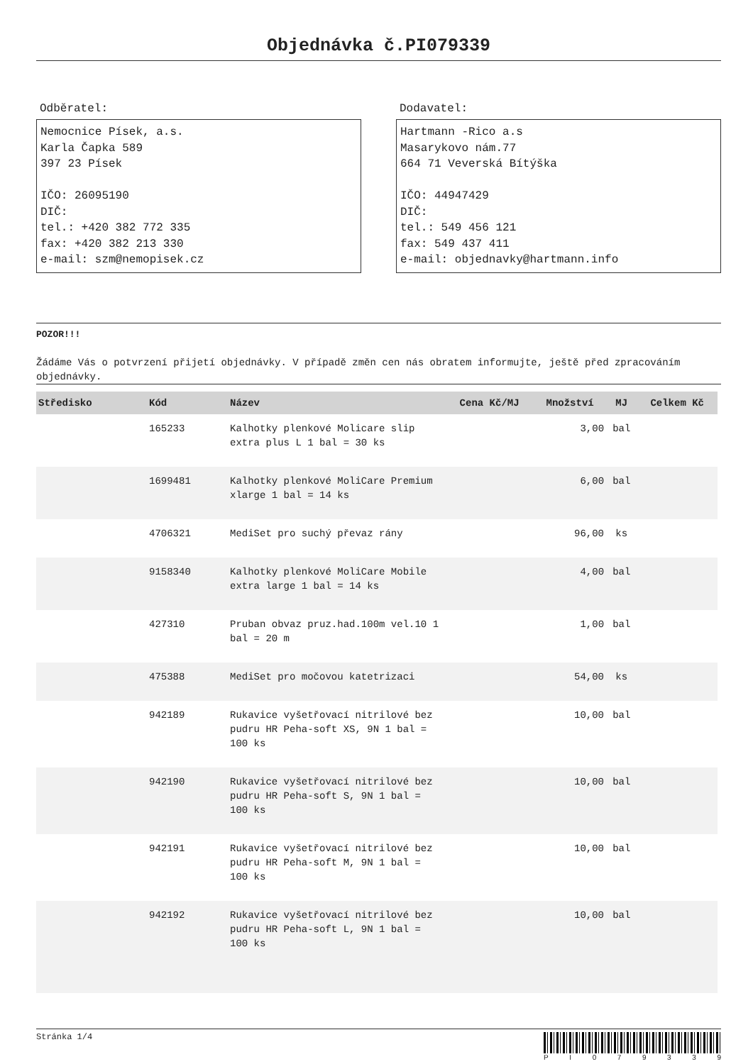Objednávka č.PI079339
Odběratel:
Nemocnice Písek, a.s.
Karla Čapka 589
397 23 Písek
IČO: 26095190
DIČ:
tel.: +420 382 772 335
fax: +420 382 213 330
e-mail: szm@nemopisek.cz
Dodavatel:
Hartmann -Rico a.s
Masarykovo nám.77
664 71 Veverská Bítýška
IČO: 44947429
DIČ:
tel.: 549 456 121
fax: 549 437 411
e-mail: objednavky@hartmann.info
POZOR!!!
Žádáme Vás o potvrzení přijetí objednávky. V případě změn cen nás obratem informujte, ještě před zpracováním objednávky.
| Středisko | Kód | Název | Cena Kč/MJ | Množství | MJ | Celkem Kč |
| --- | --- | --- | --- | --- | --- | --- |
| | 165233 | Kalhotky plenkové Molicare slip extra plus L 1 bal = 30 ks | | 3,00 | bal | |
| | 1699481 | Kalhotky plenkové MoliCare Premium xlarge 1 bal = 14 ks | | 6,00 | bal | |
| | 4706321 | MediSet pro suchý převaz rány | | 96,00 | ks | |
| | 9158340 | Kalhotky plenkové MoliCare Mobile extra large 1 bal = 14 ks | | 4,00 | bal | |
| | 427310 | Pruban obvaz pruz.had.100m vel.10 1 bal = 20 m | | 1,00 | bal | |
| | 475388 | MediSet pro močovou katetrizaci | | 54,00 | ks | |
| | 942189 | Rukavice vyšetřovací nitrilové bez pudru HR Peha-soft XS, 9N 1 bal = 100 ks | | 10,00 | bal | |
| | 942190 | Rukavice vyšetřovací nitrilové bez pudru HR Peha-soft S, 9N 1 bal = 100 ks | | 10,00 | bal | |
| | 942191 | Rukavice vyšetřovací nitrilové bez pudru HR Peha-soft M, 9N 1 bal = 100 ks | | 10,00 | bal | |
| | 942192 | Rukavice vyšetřovací nitrilové bez pudru HR Peha-soft L, 9N 1 bal = 100 ks | | 10,00 | bal | |
Stránka 1/4
P I 0 7 9 3 3 9